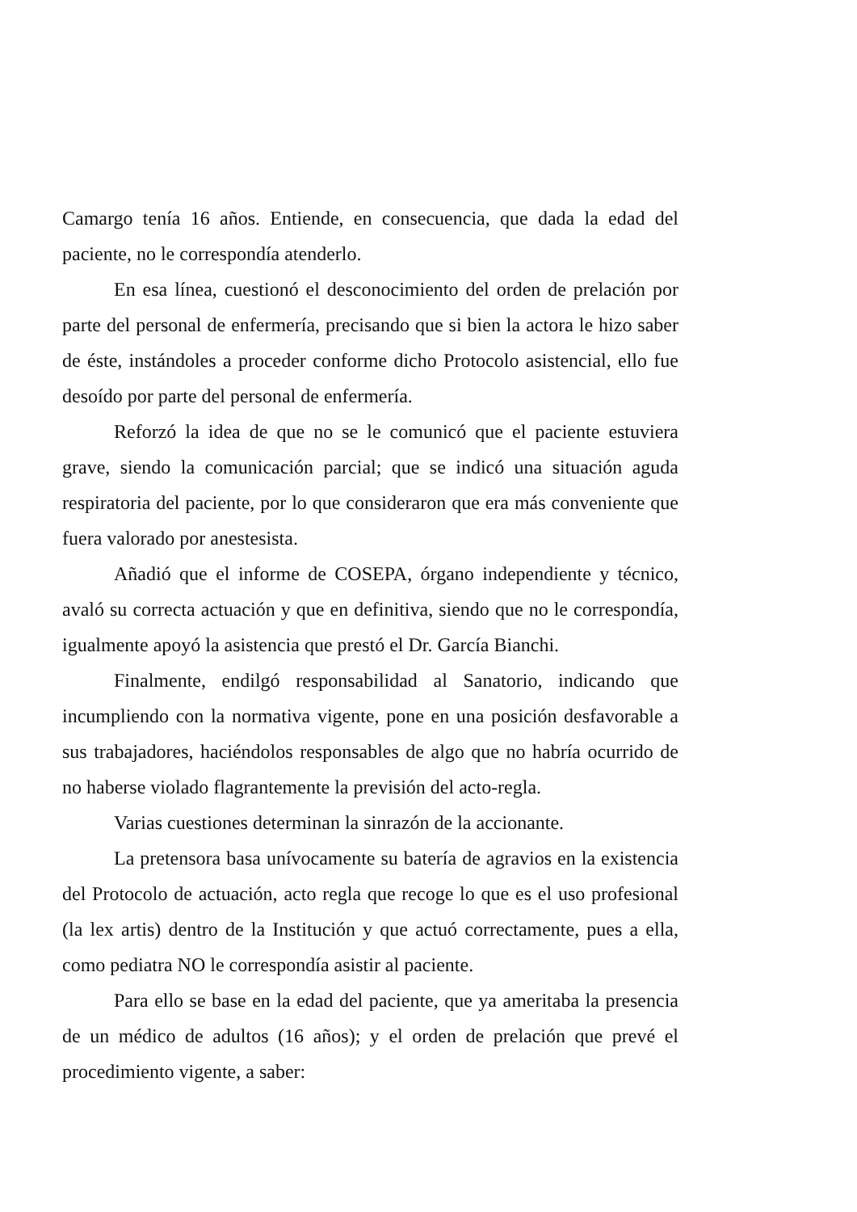Camargo tenía 16 años. Entiende, en consecuencia, que dada la edad del paciente, no le correspondía atenderlo.
En esa línea, cuestionó el desconocimiento del orden de prelación por parte del personal de enfermería, precisando que si bien la actora le hizo saber de éste, instándoles a proceder conforme dicho Protocolo asistencial, ello fue desoído por parte del personal de enfermería.
Reforzó la idea de que no se le comunicó que el paciente estuviera grave, siendo la comunicación parcial; que se indicó una situación aguda respiratoria del paciente, por lo que consideraron que era más conveniente que fuera valorado por anestesista.
Añadió que el informe de COSEPA, órgano independiente y técnico, avaló su correcta actuación y que en definitiva, siendo que no le correspondía, igualmente apoyó la asistencia que prestó el Dr. García Bianchi.
Finalmente, endilgó responsabilidad al Sanatorio, indicando que incumpliendo con la normativa vigente, pone en una posición desfavorable a sus trabajadores, haciéndolos responsables de algo que no habría ocurrido de no haberse violado flagrantemente la previsión del acto-regla.
Varias cuestiones determinan la sinrazón de la accionante.
La pretensora basa unívocamente su batería de agravios en la existencia del Protocolo de actuación, acto regla que recoge lo que es el uso profesional (la lex artis) dentro de la Institución y que actuó correctamente, pues a ella, como pediatra NO le correspondía asistir al paciente.
Para ello se base en la edad del paciente, que ya ameritaba la presencia de un médico de adultos (16 años); y el orden de prelación que prevé el procedimiento vigente, a saber: